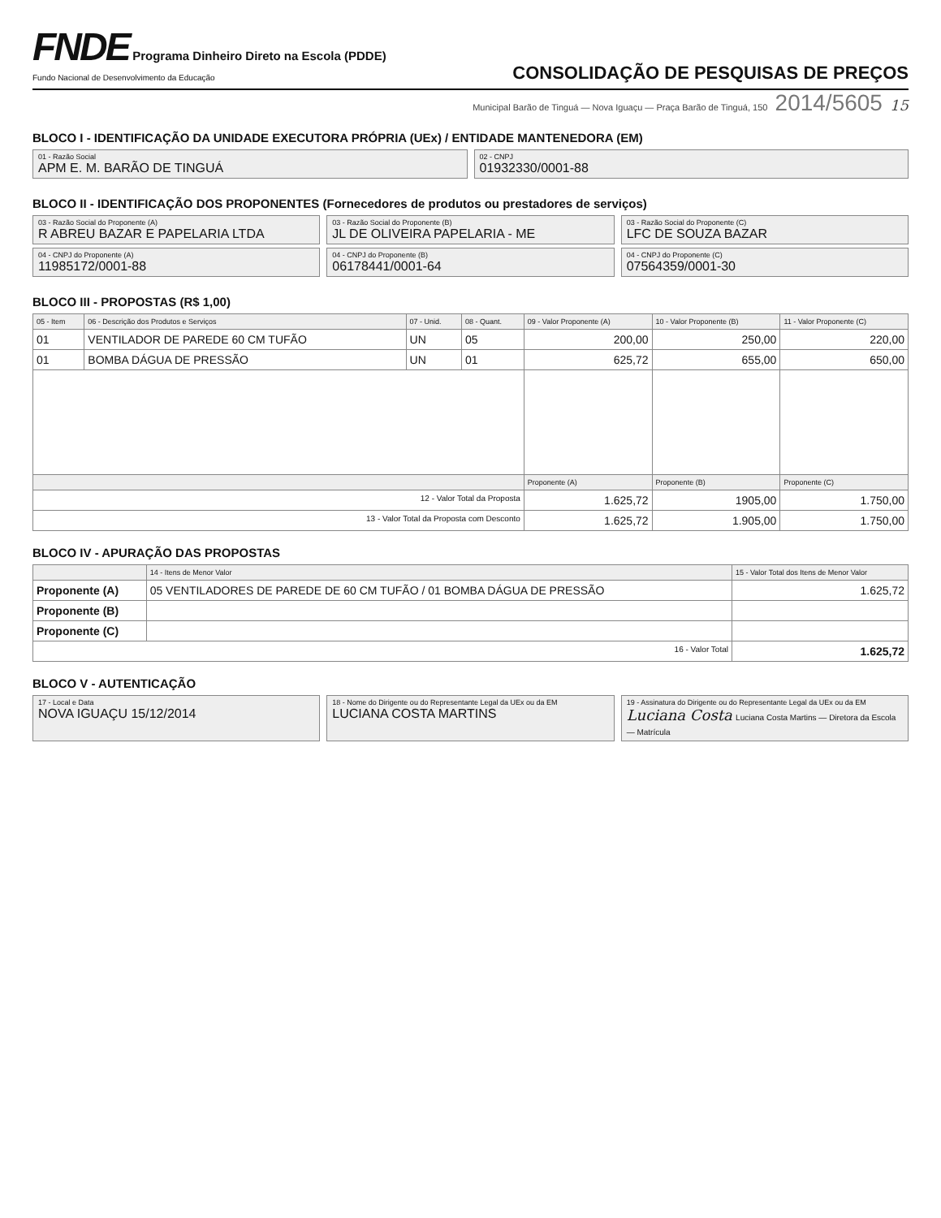FNDE Programa Dinheiro Direto na Escola (PDDE)
Fundo Nacional de Desenvolvimento da Educação
CONSOLIDAÇÃO DE PESQUISAS DE PREÇOS
Municipal Barão de Tinguá — Nova Iguaçu — Praça Barão de Tinguá, 150 2014/5605 15
BLOCO I - IDENTIFICAÇÃO DA UNIDADE EXECUTORA PRÓPRIA (UEx) / ENTIDADE MANTENEDORA (EM)
01 - Razão Social
APM E. M. BARÃO DE TINGUÁ
02 - CNPJ
01932330/0001-88
BLOCO II - IDENTIFICAÇÃO DOS PROPONENTES (Fornecedores de produtos ou prestadores de serviços)
03 - Razão Social do Proponente (A)
R ABREU BAZAR E PAPELARIA LTDA
03 - Razão Social do Proponente (B)
JL DE OLIVEIRA PAPELARIA - ME
03 - Razão Social do Proponente (C)
LFC DE SOUZA BAZAR
04 - CNPJ do Proponente (A)
11985172/0001-88
04 - CNPJ do Proponente (B)
06178441/0001-64
04 - CNPJ do Proponente (C)
07564359/0001-30
BLOCO III - PROPOSTAS (R$ 1,00)
| 05 - Item | 06 - Descrição dos Produtos e Serviços | 07 - Unid. | 08 - Quant. | 09 - Valor Proponente (A) | 10 - Valor Proponente (B) | 11 - Valor Proponente (C) |
| --- | --- | --- | --- | --- | --- | --- |
| 01 | VENTILADOR DE PAREDE 60 CM TUFÃO | UN | 05 | 200,00 | 250,00 | 220,00 |
| 01 | BOMBA DÁGUA DE PRESSÃO | UN | 01 | 625,72 | 655,00 | 650,00 |
| | | | | Proponente (A) | Proponente (B) | Proponente (C) |
| 12 - Valor Total da Proposta | | | | 1.625,72 | 1905,00 | 1.750,00 |
| 13 - Valor Total da Proposta com Desconto | | | | 1.625,72 | 1.905,00 | 1.750,00 |
BLOCO IV - APURAÇÃO DAS PROPOSTAS
| | 14 - Itens de Menor Valor | 15 - Valor Total dos Itens de Menor Valor |
| --- | --- | --- |
| Proponente (A) | 05 VENTILADORES DE PAREDE DE 60 CM TUFÃO / 01 BOMBA DÁGUA DE PRESSÃO | 1.625,72 |
| Proponente (B) | | |
| Proponente (C) | | |
| 16 - Valor Total | | 1.625,72 |
BLOCO V - AUTENTICAÇÃO
17 - Local e Data
NOVA IGUAÇU 15/12/2014
18 - Nome do Dirigente ou do Representante Legal da UEx ou da EM
LUCIANA COSTA MARTINS
19 - Assinatura do Dirigente ou do Representante Legal da UEx ou da EM
Luciana Costa Luciana Costa Martins — Diretora da Escola — Matrícula